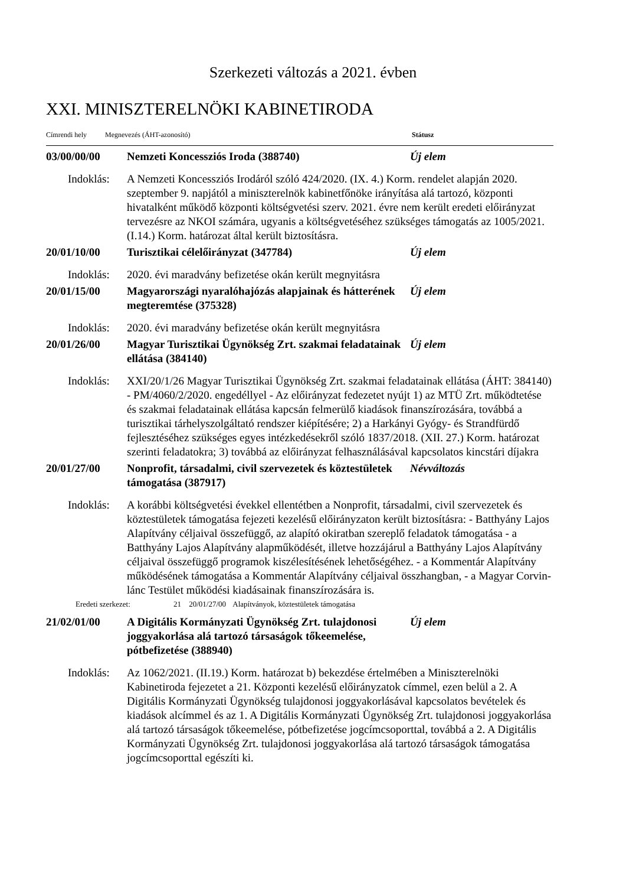Szerkezeti változás a 2021. évben
XXI. MINISZTERELNÖKI KABINETIRODA
Címrendi hely Megnevezés (ÁHT-azonosító) Státusz
03/00/00/00 Nemzeti Koncessziós Iroda (388740) Új elem
Indoklás:
A Nemzeti Koncessziós Irodáról szóló 424/2020. (IX. 4.) Korm. rendelet alapján 2020. szeptember 9. napjától a miniszterelnök kabinetfőnöke irányítása alá tartozó, központi hivatalként működő központi költségvetési szerv. 2021. évre nem került eredeti előirányzat tervezésre az NKOI számára, ugyanis a költségvetéséhez szükséges támogatás az 1005/2021. (I.14.) Korm. határozat által került biztosításra.
20/01/10/00 Turisztikai célelőirányzat (347784) Új elem
Indoklás:
2020. évi maradvány befizetése okán került megnyitásra
20/01/15/00 Magyarországi nyaralóhajózás alapjainak és hátterének megteremtése (375328)
Új elem
Indoklás:
2020. évi maradvány befizetése okán került megnyitásra
20/01/26/00 Magyar Turisztikai Ügynökség Zrt. szakmai feladatainak ellátása (384140)
Új elem
Indoklás:
XXI/20/1/26 Magyar Turisztikai Ügynökség Zrt. szakmai feladatainak ellátása (ÁHT: 384140) - PM/4060/2/2020. engedéllyel - Az előirányzat fedezetet nyújt 1) az MTÜ Zrt. működtetése és szakmai feladatainak ellátása kapcsán felmerülő kiadások finanszírozására, továbbá a turisztikai tárhelyszolgáltató rendszer kiépítésére; 2) a Harkányi Gyógy- és Strandfürdő fejlesztéséhez szükséges egyes intézkedésekről szóló 1837/2018. (XII. 27.) Korm. határozat szerinti feladatokra; 3) továbbá az előirányzat felhasználásával kapcsolatos kincstári díjakra
20/01/27/00 Nonprofit, társadalmi, civil szervezetek és köztestületek támogatása (387917)
Névváltozás
Indoklás:
A korábbi költségvetési évekkel ellentétben a Nonprofit, társadalmi, civil szervezetek és köztestületek támogatása fejezeti kezelésű előirányzaton került biztosításra: - Batthyány Lajos Alapítvány céljaival összefüggő, az alapító okiratban szereplő feladatok támogatása - a Batthyány Lajos Alapítvány alapműködését, illetve hozzájárul a Batthyány Lajos Alapítvány céljaival összefüggő programok kiszélesítésének lehetőségéhez. - a Kommentár Alapítvány működésének támogatása a Kommentár Alapítvány céljaival összhangban, - a Magyar Corvin-lánc Testület működési kiadásainak finanszírozására is.
Eredeti szerkezet: 21 20/01/27/00 Alapítványok, köztestületek támogatása
21/02/01/00 A Digitális Kormányzati Ügynökség Zrt. tulajdonosi joggyakorlása alá tartozó társaságok tőkeemelése, pótbefizetése (388940)
Új elem
Indoklás:
Az 1062/2021. (II.19.) Korm. határozat b) bekezdése értelmében a Miniszterelnöki Kabinetiroda fejezetet a 21. Központi kezelésű előirányzatok címmel, ezen belül a 2. A Digitális Kormányzati Ügynökség tulajdonosi joggyakorlásával kapcsolatos bevételek és kiadások alcímmel és az 1. A Digitális Kormányzati Ügynökség Zrt. tulajdonosi joggyakorlása alá tartozó társaságok tőkeemelése, pótbefizetése jogcímcsoporttal, továbbá a 2. A Digitális Kormányzati Ügynökség Zrt. tulajdonosi joggyakorlása alá tartozó társaságok támogatása jogcímcsoporttal egészíti ki.